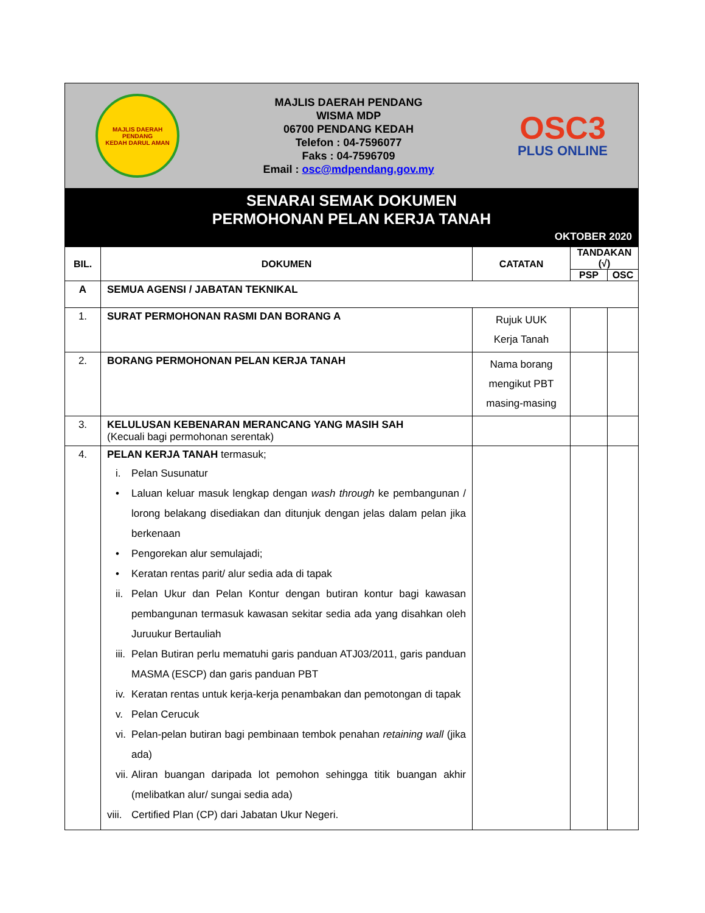MAJLIS DAERAH PENDANG
KEDAH DARUL AMAN
MAJLIS DAERAH PENDANG
WISMA MDP
06700 PENDANG KEDAH
Telefon : 04-7596077
Faks : 04-7596709
Email : osc@mdpendang.gov.my
OSC3
PLUS ONLINE
SENARAI SEMAK DOKUMEN
PERMOHONAN PELAN KERJA TANAH
OKTOBER 2020
| BIL. | DOKUMEN | CATATAN | TANDAKAN (√) | |
| --- | --- | --- | --- | --- |
| | | | PSP | OSC |
| A | SEMUA AGENSI / JABATAN TEKNIKAL | | | |
| 1. | SURAT PERMOHONAN RASMI DAN BORANG A | Rujuk UUK Kerja Tanah | | |
| 2. | BORANG PERMOHONAN PELAN KERJA TANAH | Nama borang mengikut PBT masing-masing | | |
| 3. | KELULUSAN KEBENARAN MERANCANG YANG MASIH SAH (Kecuali bagi permohonan serentak) | | | |
| 4. | PELAN KERJA TANAH termasuk; i. Pelan Susunatur • Laluan keluar masuk lengkap dengan wash through ke pembangunan / lorong belakang disediakan dan ditunjuk dengan jelas dalam pelan jika berkenaan • Pengorekan alur semulajadi; • Keratan rentas parit/ alur sedia ada di tapak ii. Pelan Ukur dan Pelan Kontur dengan butiran kontur bagi kawasan pembangunan termasuk kawasan sekitar sedia ada yang disahkan oleh Juruukur Bertauliah iii. Pelan Butiran perlu mematuhi garis panduan ATJ03/2011, garis panduan MASMA (ESCP) dan garis panduan PBT iv. Keratan rentas untuk kerja-kerja penambakan dan pemotongan di tapak v. Pelan Cerucuk vi. Pelan-pelan butiran bagi pembinaan tembok penahan retaining wall (jika ada) vii. Aliran buangan daripada lot pemohon sehingga titik buangan akhir (melibatkan alur/ sungai sedia ada) viii. Certified Plan (CP) dari Jabatan Ukur Negeri. | | | |